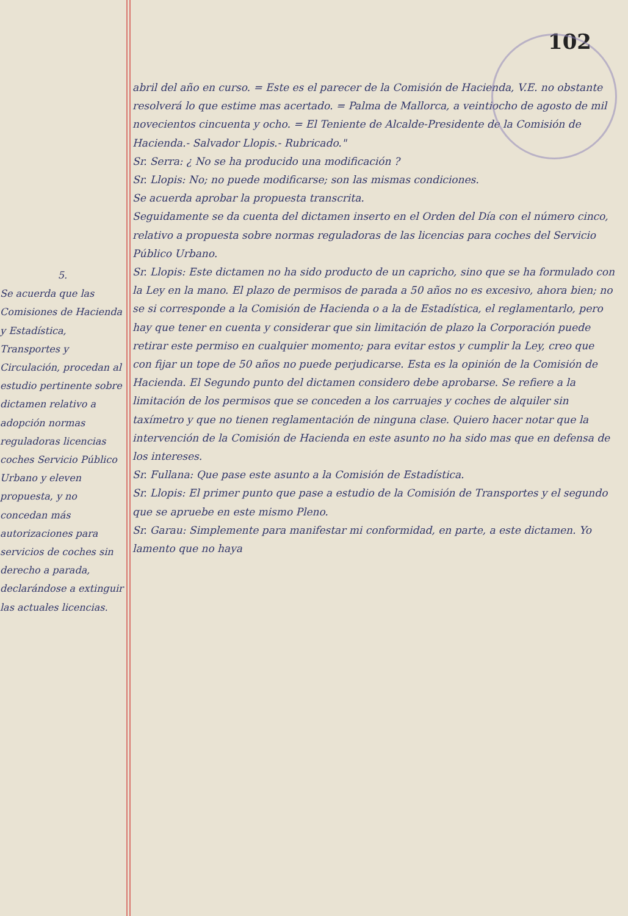102
5.
Se acuerda que las Comisiones de Hacienda y Estadística, Transportes y Circulación, procedan al estudio pertinente sobre dictamen relativo a adopción normas reguladoras licencias coches Servicio Público Urbano y eleven propuesta, y no concedan más autorizaciones para servicios de coches sin derecho a parada, declarándose a extinguir las actuales licencias.
abril del año en curso. = Este es el parecer de la Comisión de Hacienda, V.E. no obstante resolverá lo que estime mas acertado. = Palma de Mallorca, a veintiocho de agosto de mil novecientos cincuenta y ocho. = El Teniente de Alcalde-Presidente de la Comisión de Hacienda.- Salvador Llopis.- Rubricado."
Sr. Serra: ¿ No se ha producido una modificación ?
Sr. Llopis: No; no puede modificarse; son las mismas condiciones.
Se acuerda aprobar la propuesta transcrita.
Seguidamente se da cuenta del dictamen inserto en el Orden del Día con el número cinco, relativo a propuesta sobre normas reguladoras de las licencias para coches del Servicio Público Urbano.
Sr. Llopis: Este dictamen no ha sido producto de un capricho, sino que se ha formulado con la Ley en la mano. El plazo de permisos de parada a 50 años no es excesivo, ahora bien; no se si corresponde a la Comisión de Hacienda o a la de Estadística, el reglamentarlo, pero hay que tener en cuenta y considerar que sin limitación de plazo la Corporación puede retirar este permiso en cualquier momento; para evitar estos y cumplir la Ley, creo que con fijar un tope de 50 años no puede perjudicarse. Esta es la opinión de la Comisión de Hacienda. El Segundo punto del dictamen considero debe aprobarse. Se refiere a la limitación de los permisos que se conceden a los carruajes y coches de alquiler sin taxímetro y que no tienen reglamentación de ninguna clase. Quiero hacer notar que la intervención de la Comisión de Hacienda en este asunto no ha sido mas que en defensa de los intereses.
Sr. Fullana: Que pase este asunto a la Comisión de Estadística.
Sr. Llopis: El primer punto que pase a estudio de la Comisión de Transportes y el segundo que se apruebe en este mismo Pleno.
Sr. Garau: Simplemente para manifestar mi conformidad, en parte, a este dictamen. Yo lamento que no haya